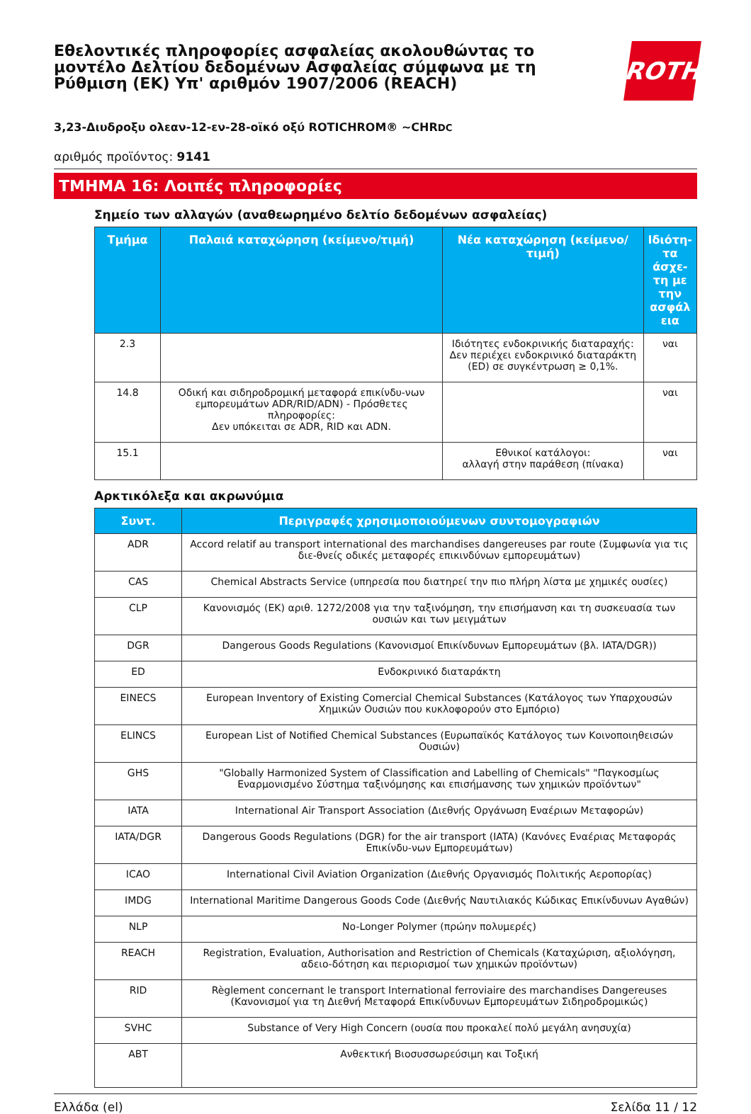Εθελοντικές πληροφορίες ασφαλείας ακολουθώντας το μοντέλο Δελτίου δεδομένων Ασφαλείας σύμφωνα με τη Ρύθμιση (ΕΚ) Υπ' αριθμόν 1907/2006 (REACH)
ROTH
3,23-Διυδροξυ ολεαν-12-εν-28-οϊκό οξύ ROTICHROM® ~CHRDC
αριθμός προϊόντος: 9141
ΤΜΗΜΑ 16: Λοιπές πληροφορίες
Σημείο των αλλαγών (αναθεωρημένο δελτίο δεδομένων ασφαλείας)
| Τμήμα | Παλαιά καταχώρηση (κείμενο/τιμή) | Νέα καταχώρηση (κείμενο/τιμή) | Ιδιότη-τα άσχε-τη με την ασφάλ εια |
| --- | --- | --- | --- |
| 2.3 | | Ιδιότητες ενδοκρινικής διαταραχής: Δεν περιέχει ενδοκρινικό διαταράκτη (ED) σε συγκέντρωση ≥ 0,1%. | ναι |
| 14.8 | Οδική και σιδηροδρομική μεταφορά επικίνδυ-νων εμπορευμάτων ADR/RID/ADN) - Πρόσθετες πληροφορίες: Δεν υπόκειται σε ADR, RID και ADN. | | ναι |
| 15.1 | | Εθνικοί κατάλογοι: αλλαγή στην παράθεση (πίνακα) | ναι |
Αρκτικόλεξα και ακρωνύμια
| Συντ. | Περιγραφές χρησιμοποιούμενων συντομογραφιών |
| --- | --- |
| ADR | Accord relatif au transport international des marchandises dangereuses par route (Συμφωνία για τις διε-θνείς οδικές μεταφορές επικινδύνων εμπορευμάτων) |
| CAS | Chemical Abstracts Service (υπηρεσία που διατηρεί την πιο πλήρη λίστα με χημικές ουσίες) |
| CLP | Κανονισμός (ΕΚ) αριθ. 1272/2008 για την ταξινόμηση, την επισήμανση και τη συσκευασία των ουσιών και των μειγμάτων |
| DGR | Dangerous Goods Regulations (Κανονισμοί Επικίνδυνων Εμπορευμάτων (βλ. IATA/DGR)) |
| ED | Ενδοκρινικό διαταράκτη |
| EINECS | European Inventory of Existing Comercial Chemical Substances (Κατάλογος των Υπαρχουσών Χημικών Ουσιών που κυκλοφορούν στο Εμπόριο) |
| ELINCS | European List of Notified Chemical Substances (Ευρωπαϊκός Κατάλογος των Κοινοποιηθεισών Ουσιών) |
| GHS | "Globally Harmonized System of Classification and Labelling of Chemicals" "Παγκοσμίως Εναρμονισμένο Σύστημα ταξινόμησης και επισήμανσης των χημικών προϊόντων" |
| IATA | International Air Transport Association (Διεθνής Οργάνωση Εναέριων Μεταφορών) |
| IATA/DGR | Dangerous Goods Regulations (DGR) for the air transport (IATA) (Κανόνες Εναέριας Μεταφοράς Επικίνδυ-νων Εμπορευμάτων) |
| ICAO | International Civil Aviation Organization (Διεθνής Οργανισμός Πολιτικής Αεροπορίας) |
| IMDG | International Maritime Dangerous Goods Code (Διεθνής Ναυτιλιακός Κώδικας Επικίνδυνων Αγαθών) |
| NLP | No-Longer Polymer (πρώην πολυμερές) |
| REACH | Registration, Evaluation, Authorisation and Restriction of Chemicals (Καταχώριση, αξιολόγηση, αδειο-δότηση και περιορισμοί των χημικών προϊόντων) |
| RID | Règlement concernant le transport International ferroviaire des marchandises Dangereuses (Κανονισμοί για τη Διεθνή Μεταφορά Επικίνδυνων Εμπορευμάτων Σιδηροδρομικώς) |
| SVHC | Substance of Very High Concern (ουσία που προκαλεί πολύ μεγάλη ανησυχία) |
| ΑΒΤ | Ανθεκτική Βιοσυσσωρεύσιμη και Τοξική |
Ελλάδα (el) Σελίδα 11 / 12